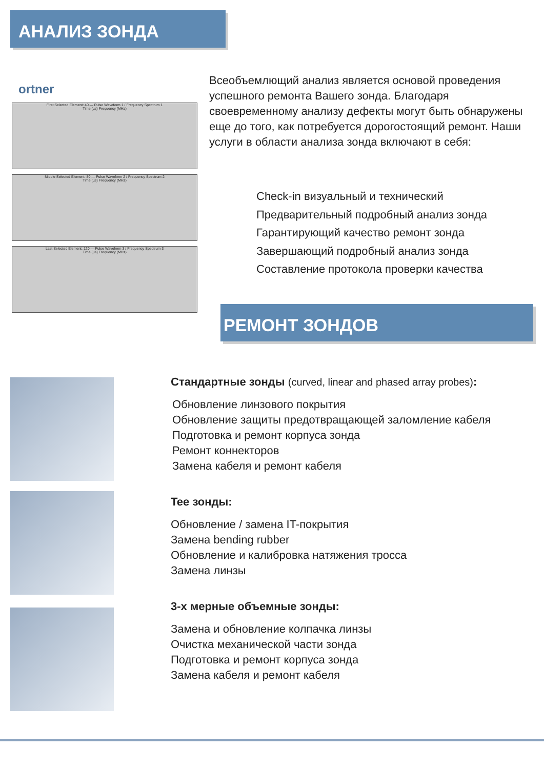АНАЛИЗ ЗОНДА
ortner
First Selected Element: 40 — Pulse Waveform 1 / Frequency Spectrum 1
Time (µs) Frequency (MHz)
Middle Selected Element: 80 — Pulse Waveform 2 / Frequency Spectrum 2
Time (µs) Frequency (MHz)
Last Selected Element: 120 — Pulse Waveform 3 / Frequency Spectrum 3
Time (µs) Frequency (MHz)
Всеобъемлющий анализ является основой проведения успешного ремонта Вашего зонда. Благодаря своевременному анализу дефекты могут быть обнаружены еще до того, как потребуется дорогостоящий ремонт. Наши услуги в области анализа зонда включают в себя:
Check-in визуальный и технический
Предварительный подробный анализ зонда
Гарантирующий качество ремонт зонда
Завершающий подробный анализ зонда
Составление протокола проверки качества
РЕМОНТ ЗОНДОВ
Стандартные зонды (curved, linear and phased array probes):
Обновление линзового покрытия
Обновление защиты предотвращающей заломление кабеля
Подготовка и ремонт корпуса зонда
Ремонт коннекторов
Замена кабеля и ремонт кабеля
Tee зонды:
Обновление / замена IT-покрытия
Замена bending rubber
Обновление и калибровка натяжения тросса
Замена линзы
3-х мерные объемные зонды:
Замена и обновление колпачка линзы
Очистка механической части зонда
Подготовка и ремонт корпуса зонда
Замена кабеля и ремонт кабеля